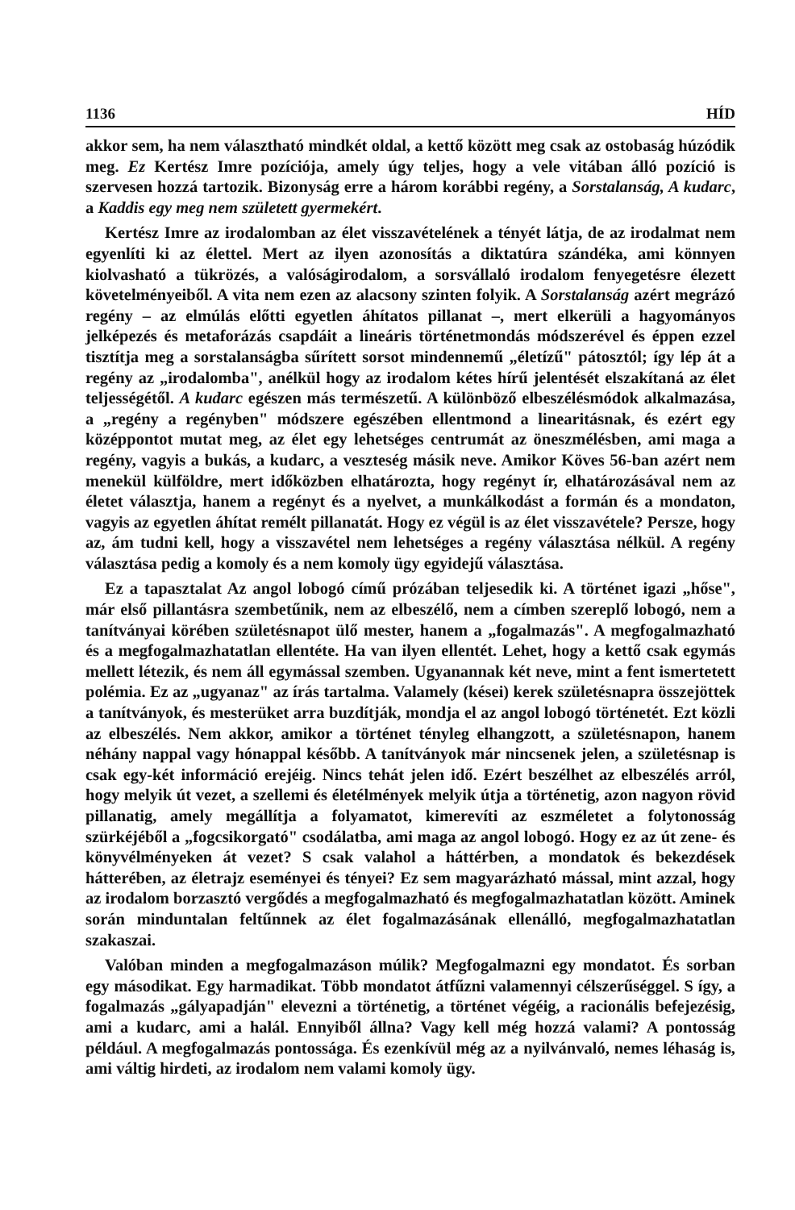1136 HÍD
akkor sem, ha nem választható mindkét oldal, a kettő között meg csak az ostobaság húzódik meg. Ez Kertész Imre pozíciója, amely úgy teljes, hogy a vele vitában álló pozíció is szervesen hozzá tartozik. Bizonyság erre a három korábbi regény, a Sorstalanság, A kudarc, a Kaddis egy meg nem született gyermekért.
Kertész Imre az irodalomban az élet visszavételének a tényét látja, de az irodalmat nem egyenlíti ki az élettel. Mert az ilyen azonosítás a diktatúra szándéka, ami könnyen kiolvasható a tükrözés, a valóságirodalom, a sorsvállaló irodalom fenyegetésre élezett követelményeiből. A vita nem ezen az alacsony szinten folyik. A Sorstalanság azért megrázó regény – az elmúlás előtti egyetlen áhítatos pillanat –, mert elkerüli a hagyományos jelképezés és metaforázás csapdáit a lineáris történetmondás módszerével és éppen ezzel tisztítja meg a sorstalanságba sűrített sorsot mindennemű „életízű" pátosztól; így lép át a regény az „irodalomba", anélkül hogy az irodalom kétes hírű jelentését elszakítaná az élet teljességétől. A kudarc egészen más természetű. A különböző elbeszélésmódok alkalmazása, a „regény a regényben" módszere egészében ellentmond a linearitásnak, és ezért egy középpontot mutat meg, az élet egy lehetséges centrumát az öneszmélésben, ami maga a regény, vagyis a bukás, a kudarc, a veszteség másik neve. Amikor Köves 56-ban azért nem menekül külföldre, mert időközben elhatározta, hogy regényt ír, elhatározásával nem az életet választja, hanem a regényt és a nyelvet, a munkálkodást a formán és a mondaton, vagyis az egyetlen áhítat remélt pillanatát. Hogy ez végül is az élet visszavétele? Persze, hogy az, ám tudni kell, hogy a visszavétel nem lehetséges a regény választása nélkül. A regény választása pedig a komoly és a nem komoly ügy egyidejű választása.
Ez a tapasztalat Az angol lobogó című prózában teljesedik ki. A történet igazi „hőse", már első pillantásra szembetűnik, nem az elbeszélő, nem a címben szereplő lobogó, nem a tanítványai körében születésnapot ülő mester, hanem a „fogalmazás". A megfogalmazható és a megfogalmazhatatlan ellentéte. Ha van ilyen ellentét. Lehet, hogy a kettő csak egymás mellett létezik, és nem áll egymással szemben. Ugyanannak két neve, mint a fent ismertetett polémia. Ez az „ugyanaz" az írás tartalma. Valamely (kései) kerek születésnapra összejöttek a tanítványok, és mesterüket arra buzdítják, mondja el az angol lobogó történetét. Ezt közli az elbeszélés. Nem akkor, amikor a történet tényleg elhangzott, a születésnapon, hanem néhány nappal vagy hónappal később. A tanítványok már nincsenek jelen, a születésnap is csak egy-két információ erejéig. Nincs tehát jelen idő. Ezért beszélhet az elbeszélés arról, hogy melyik út vezet, a szellemi és életélmények melyik útja a történetig, azon nagyon rövid pillanatig, amely megállítja a folyamatot, kimerevíti az eszméletet a folytonosság szürkéjéből a „fogcsikorgató" csodálatba, ami maga az angol lobogó. Hogy ez az út zene- és könyvélményeken át vezet? S csak valahol a háttérben, a mondatok és bekezdések hátterében, az életrajz eseményei és tényei? Ez sem magyarázható mással, mint azzal, hogy az irodalom borzasztó vergődés a megfogalmazható és megfogalmazhatatlan között. Aminek során minduntalan feltűnnek az élet fogalmazásának ellenálló, megfogalmazhatatlan szakaszai.
Valóban minden a megfogalmazáson múlik? Megfogalmazni egy mondatot. És sorban egy másodikat. Egy harmadikat. Több mondatot átfűzni valamennyi célszerűséggel. S így, a fogalmazás „gályapadján" elevezni a történetig, a történet végéig, a racionális befejezésig, ami a kudarc, ami a halál. Ennyiből állna? Vagy kell még hozzá valami? A pontosság például. A megfogalmazás pontossága. És ezenkívül még az a nyilvánvaló, nemes léhaság is, ami váltig hirdeti, az irodalom nem valami komoly ügy.